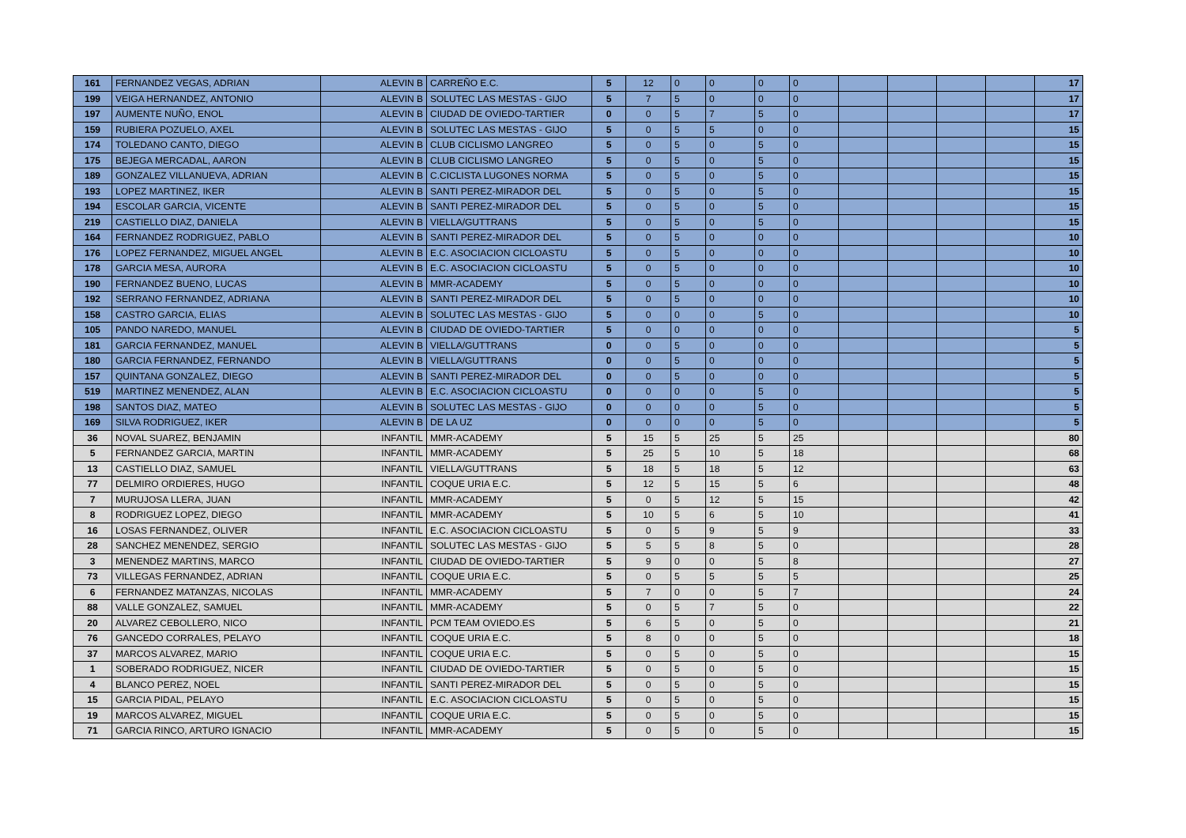| 161 | FERNANDEZ VEGAS, ADRIAN | ALEVIN B | CARREÑO E.C. | 5 | 12 | 0 | 0 | 0 | 0 | | | | | 17 |
| 199 | VEIGA HERNANDEZ, ANTONIO | ALEVIN B | SOLUTEC LAS MESTAS - GIJO | 5 | 7 | 5 | 0 | 0 | 0 | | | | | 17 |
| 197 | AUMENTE NUÑO, ENOL | ALEVIN B | CIUDAD DE OVIEDO-TARTIER | 0 | 0 | 5 | 7 | 5 | 0 | | | | | 17 |
| 159 | RUBIERA POZUELO, AXEL | ALEVIN B | SOLUTEC LAS MESTAS - GIJO | 5 | 0 | 5 | 5 | 0 | 0 | | | | | 15 |
| 174 | TOLEDANO CANTO, DIEGO | ALEVIN B | CLUB CICLISMO LANGREO | 5 | 0 | 5 | 0 | 5 | 0 | | | | | 15 |
| 175 | BEJEGA MERCADAL, AARON | ALEVIN B | CLUB CICLISMO LANGREO | 5 | 0 | 5 | 0 | 5 | 0 | | | | | 15 |
| 189 | GONZALEZ VILLANUEVA, ADRIAN | ALEVIN B | C.CICLISTA LUGONES NORMA | 5 | 0 | 5 | 0 | 5 | 0 | | | | | 15 |
| 193 | LOPEZ MARTINEZ, IKER | ALEVIN B | SANTI PEREZ-MIRADOR DEL | 5 | 0 | 5 | 0 | 5 | 0 | | | | | 15 |
| 194 | ESCOLAR GARCIA, VICENTE | ALEVIN B | SANTI PEREZ-MIRADOR DEL | 5 | 0 | 5 | 0 | 5 | 0 | | | | | 15 |
| 219 | CASTIELLO DIAZ, DANIELA | ALEVIN B | VIELLA/GUTTRANS | 5 | 0 | 5 | 0 | 5 | 0 | | | | | 15 |
| 164 | FERNANDEZ RODRIGUEZ, PABLO | ALEVIN B | SANTI PEREZ-MIRADOR DEL | 5 | 0 | 5 | 0 | 0 | 0 | | | | | 10 |
| 176 | LOPEZ FERNANDEZ, MIGUEL ANGEL | ALEVIN B | E.C. ASOCIACION CICLOASTU | 5 | 0 | 5 | 0 | 0 | 0 | | | | | 10 |
| 178 | GARCIA MESA, AURORA | ALEVIN B | E.C. ASOCIACION CICLOASTU | 5 | 0 | 5 | 0 | 0 | 0 | | | | | 10 |
| 190 | FERNANDEZ BUENO, LUCAS | ALEVIN B | MMR-ACADEMY | 5 | 0 | 5 | 0 | 0 | 0 | | | | | 10 |
| 192 | SERRANO FERNANDEZ, ADRIANA | ALEVIN B | SANTI PEREZ-MIRADOR DEL | 5 | 0 | 5 | 0 | 0 | 0 | | | | | 10 |
| 158 | CASTRO GARCIA, ELIAS | ALEVIN B | SOLUTEC LAS MESTAS - GIJO | 5 | 0 | 0 | 0 | 5 | 0 | | | | | 10 |
| 105 | PANDO NAREDO, MANUEL | ALEVIN B | CIUDAD DE OVIEDO-TARTIER | 5 | 0 | 0 | 0 | 0 | 0 | | | | | 5 |
| 181 | GARCIA FERNANDEZ, MANUEL | ALEVIN B | VIELLA/GUTTRANS | 0 | 0 | 5 | 0 | 0 | 0 | | | | | 5 |
| 180 | GARCIA FERNANDEZ, FERNANDO | ALEVIN B | VIELLA/GUTTRANS | 0 | 0 | 5 | 0 | 0 | 0 | | | | | 5 |
| 157 | QUINTANA GONZALEZ, DIEGO | ALEVIN B | SANTI PEREZ-MIRADOR DEL | 0 | 0 | 5 | 0 | 0 | 0 | | | | | 5 |
| 519 | MARTINEZ MENENDEZ, ALAN | ALEVIN B | E.C. ASOCIACION CICLOASTU | 0 | 0 | 0 | 0 | 5 | 0 | | | | | 5 |
| 198 | SANTOS DIAZ, MATEO | ALEVIN B | SOLUTEC LAS MESTAS - GIJO | 0 | 0 | 0 | 0 | 5 | 0 | | | | | 5 |
| 169 | SILVA RODRIGUEZ, IKER | ALEVIN B | DE LA UZ | 0 | 0 | 0 | 0 | 5 | 0 | | | | | 5 |
| 36 | NOVAL SUAREZ, BENJAMIN | INFANTIL | MMR-ACADEMY | 5 | 15 | 5 | 25 | 5 | 25 | | | | | 80 |
| 5 | FERNANDEZ GARCIA, MARTIN | INFANTIL | MMR-ACADEMY | 5 | 25 | 5 | 10 | 5 | 18 | | | | | 68 |
| 13 | CASTIELLO DIAZ, SAMUEL | INFANTIL | VIELLA/GUTTRANS | 5 | 18 | 5 | 18 | 5 | 12 | | | | | 63 |
| 77 | DELMIRO ORDIERES, HUGO | INFANTIL | COQUE URIA E.C. | 5 | 12 | 5 | 15 | 5 | 6 | | | | | 48 |
| 7 | MURUJOSA LLERA, JUAN | INFANTIL | MMR-ACADEMY | 5 | 0 | 5 | 12 | 5 | 15 | | | | | 42 |
| 8 | RODRIGUEZ LOPEZ, DIEGO | INFANTIL | MMR-ACADEMY | 5 | 10 | 5 | 6 | 5 | 10 | | | | | 41 |
| 16 | LOSAS FERNANDEZ, OLIVER | INFANTIL | E.C. ASOCIACION CICLOASTU | 5 | 0 | 5 | 9 | 5 | 9 | | | | | 33 |
| 28 | SANCHEZ MENENDEZ, SERGIO | INFANTIL | SOLUTEC LAS MESTAS - GIJO | 5 | 5 | 5 | 8 | 5 | 0 | | | | | 28 |
| 3 | MENENDEZ MARTINS, MARCO | INFANTIL | CIUDAD DE OVIEDO-TARTIER | 5 | 9 | 0 | 0 | 5 | 8 | | | | | 27 |
| 73 | VILLEGAS FERNANDEZ, ADRIAN | INFANTIL | COQUE URIA E.C. | 5 | 0 | 5 | 5 | 5 | 5 | | | | | 25 |
| 6 | FERNANDEZ MATANZAS, NICOLAS | INFANTIL | MMR-ACADEMY | 5 | 7 | 0 | 0 | 5 | 7 | | | | | 24 |
| 88 | VALLE GONZALEZ, SAMUEL | INFANTIL | MMR-ACADEMY | 5 | 0 | 5 | 7 | 5 | 0 | | | | | 22 |
| 20 | ALVAREZ CEBOLLERO, NICO | INFANTIL | PCM TEAM OVIEDO.ES | 5 | 6 | 5 | 0 | 5 | 0 | | | | | 21 |
| 76 | GANCEDO CORRALES, PELAYO | INFANTIL | COQUE URIA E.C. | 5 | 8 | 0 | 0 | 5 | 0 | | | | | 18 |
| 37 | MARCOS ALVAREZ, MARIO | INFANTIL | COQUE URIA E.C. | 5 | 0 | 5 | 0 | 5 | 0 | | | | | 15 |
| 1 | SOBERADO RODRIGUEZ, NICER | INFANTIL | CIUDAD DE OVIEDO-TARTIER | 5 | 0 | 5 | 0 | 5 | 0 | | | | | 15 |
| 4 | BLANCO PEREZ, NOEL | INFANTIL | SANTI PEREZ-MIRADOR DEL | 5 | 0 | 5 | 0 | 5 | 0 | | | | | 15 |
| 15 | GARCIA PIDAL, PELAYO | INFANTIL | E.C. ASOCIACION CICLOASTU | 5 | 0 | 5 | 0 | 5 | 0 | | | | | 15 |
| 19 | MARCOS ALVAREZ, MIGUEL | INFANTIL | COQUE URIA E.C. | 5 | 0 | 5 | 0 | 5 | 0 | | | | | 15 |
| 71 | GARCIA RINCO, ARTURO IGNACIO | INFANTIL | MMR-ACADEMY | 5 | 0 | 5 | 0 | 5 | 0 | | | | | 15 |